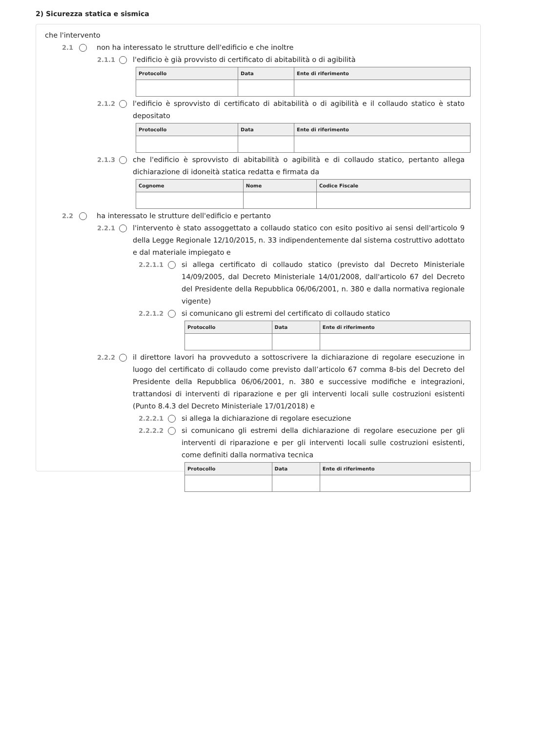2) Sicurezza statica e sismica
che l'intervento
2.1 non ha interessato le strutture dell'edificio e che inoltre
2.1.1 l'edificio è già provvisto di certificato di abitabilità o di agibilità
| Protocollo | Data | Ente di riferimento |
| --- | --- | --- |
2.1.2 l'edificio è sprovvisto di certificato di abitabilità o di agibilità e il collaudo statico è stato depositato
| Protocollo | Data | Ente di riferimento |
| --- | --- | --- |
2.1.3 che l'edificio è sprovvisto di abitabilità o agibilità e di collaudo statico, pertanto allega dichiarazione di idoneità statica redatta e firmata da
| Cognome | Nome | Codice Fiscale |
| --- | --- | --- |
2.2 ha interessato le strutture dell'edificio e pertanto
2.2.1 l'intervento è stato assoggettato a collaudo statico con esito positivo ai sensi dell'articolo 9 della Legge Regionale 12/10/2015, n. 33 indipendentemente dal sistema costruttivo adottato e dal materiale impiegato e
2.2.1.1 si allega certificato di collaudo statico (previsto dal Decreto Ministeriale 14/09/2005, dal Decreto Ministeriale 14/01/2008, dall'articolo 67 del Decreto del Presidente della Repubblica 06/06/2001, n. 380 e dalla normativa regionale vigente)
2.2.1.2 si comunicano gli estremi del certificato di collaudo statico
| Protocollo | Data | Ente di riferimento |
| --- | --- | --- |
2.2.2 il direttore lavori ha provveduto a sottoscrivere la dichiarazione di regolare esecuzione in luogo del certificato di collaudo come previsto dall’articolo 67 comma 8-bis del Decreto del Presidente della Repubblica 06/06/2001, n. 380 e successive modifiche e integrazioni, trattandosi di interventi di riparazione e per gli interventi locali sulle costruzioni esistenti (Punto 8.4.3 del Decreto Ministeriale 17/01/2018) e
2.2.2.1 si allega la dichiarazione di regolare esecuzione
2.2.2.2 si comunicano gli estremi della dichiarazione di regolare esecuzione per gli interventi di riparazione e per gli interventi locali sulle costruzioni esistenti, come definiti dalla normativa tecnica
| Protocollo | Data | Ente di riferimento |
| --- | --- | --- |